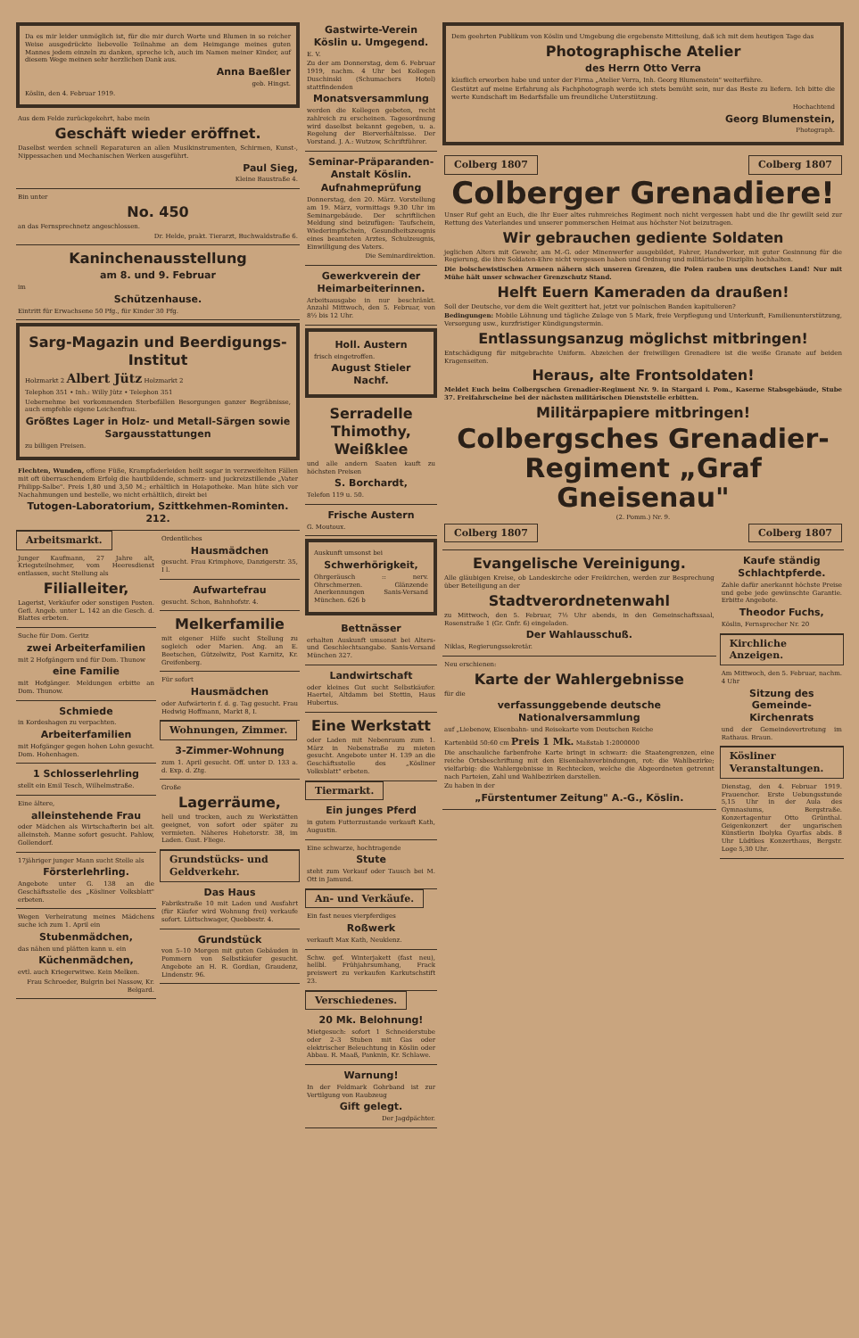Da es mir leider unmöglich ist, für die mir durch Worte und Blumen in so reicher Weise ausgedrückte liebevolle Teilnahme an dem Heimgange meines guten Mannes jedem einzeln zu danken, spreche ich, auch im Namen meiner Kinder, auf diesem Wege meinen sehr herzlichen Dank aus.
Anna Baeßler
geb. Hingst.
Köslin, den 4. Februar 1919.
Aus dem Felde zurückgekehrt, habe mein
Geschäft wieder eröffnet.
Daselbst werden schnell Reparaturen an allen Musikinstrumenten, Schirmen, Kunst-, Nippessachen und Mechanischen Werken ausgeführt.
Paul Sieg,
Kleine Baustraße 4.
Bin unter
No. 450
an das Fernsprechnetz angeschlossen.
Dr. Helde, prakt. Tierarzt, Buchwaldstraße 6.
Kaninchenausstellung
am 8. und 9. Februar
im
Schützenhause.
Eintritt für Erwachsene 50 Pfg., für Kinder 30 Pfg.
Sarg-Magazin und Beerdigungs-Institut
Holzmarkt 2 Albert Jütz Holzmarkt 2
Telephon 351 • Inh.: Willy Jütz • Telephon 351
Uebernehme bei vorkommenden Sterbefällen Besorgungen ganzer Begräbnisse, auch empfehle eigene Leichenfrau.
Größtes Lager in Holz- und Metall-Särgen sowie Sargausstattungen
zu billigen Preisen.
Flechten, Wunden, offene Füße, Krampfaderleiden heilt sogar in verzweifelten Fällen mit oft überraschendem Erfolg die hautbildende, schmerz- und juckreizstillende „Vater Philipp-Salbe". Preis 1,80 und 3,50 M.; erhältlich in Hoiapotheke. Man hüte sich vor Nachahmungen und bestelle, wo nicht erhältlich, direkt bei
Tutogen-Laboratorium, Szittkehmen-Rominten. 212.
Arbeitsmarkt.
Junger Kaufmann, 27 Jahre alt, Kriegsteilnehmer, vom Heeresdienst entlassen, sucht Stellung als
Filialleiter,
Lagerist, Verkäufer oder sonstigen Posten. Gefl. Angeb. unter L. 142 an die Gesch. d. Blattes erbeten.
Suche für Dom. Geritz
zwei Arbeiterfamilien
mit 2 Hofgängern und für Dom. Thunow
eine Familie
mit Hofgänger. Meldungen erbitte an Dom. Thunow.
Schmiede
in Kordeshagen zu verpachten.
Arbeiterfamilien
mit Hofgänger gegen hohen Lohn gesucht. Dom. Hohenhagen.
1 Schlosserlehrling
stellt ein Emil Tesch, Wilhelmstraße.
Eine ältere,
alleinstehende Frau
oder Mädchen als Wirtschafterin bei alt. alleinsteh. Manne sofort gesucht. Pahlow, Gollendorf.
17jähriger junger Mann sucht Stelle als
Försterlehrling.
Angebote unter G. 138 an die Geschäftsstelle des „Kösliner Volksblatt" erbeten.
Wegen Verheiratung meines Mädchens suche ich zum 1. April ein
Stubenmädchen,
das nähen und plätten kann u. ein
Küchenmädchen,
evtl. auch Kriegerwitwe. Kein Melken.
Frau Schroeder, Bulgrin bei Nassow, Kr. Belgard.
Ordentliches
Hausmädchen
gesucht. Frau Krimphove, Danzigerstr. 35, I l.
Aufwartefrau
gesucht. Schon, Bahnhofstr. 4.
Melkerfamilie
mit eigener Hilfe sucht Stellung zu sogleich oder Marien. Ang. an E. Beetschen, Gützelwitz, Post Karnitz, Kr. Greifenberg.
Für sofort
Hausmädchen
oder Aufwärterin f. d. g. Tag gesucht. Frau Hedwig Hoffmann, Markt 8, I.
Wohnungen, Zimmer.
3-Zimmer-Wohnung
zum 1. April gesucht. Off. unter D. 133 a. d. Exp. d. Ztg.
Große
Lagerräume,
hell und trocken, auch zu Werkstätten geeignet, von sofort oder später zu vermieten. Näheres Hohetorstr. 38, im Laden. Gust. Fliege.
Grundstücks- und Geldverkehr.
Das Haus
Fabrikstraße 10 mit Laden und Ausfahrt (für Käufer wird Wohnung frei) verkaufe sofort. Lüttschwager, Quebbestr. 4.
Grundstück
von 5–10 Morgen mit guten Gebäuden in Pommern von Selbstkäufer gesucht. Angebote an H. R. Gordian, Graudenz, Lindenstr. 96.
Gastwirte-Verein Köslin u. Umgegend.
E. V.
Zu der am Donnerstag, dem 6. Februar 1919, nachm. 4 Uhr bei Kollegen Duschinski (Schumachers Hotel) stattfindenden
Monatsversammlung
werden die Kollegen gebeten, recht zahlreich zu erscheinen. Tagesordnung wird daselbst bekannt gegeben, u. a. Regelung der Bierverhältnisse. Der Vorstand. J. A.: Wutzow, Schriftführer.
Seminar-Präparanden-Anstalt Köslin.
Aufnahmeprüfung
Donnerstag, den 20. März. Vorstellung am 19. März, vormittags 9.30 Uhr im Seminargebäude. Der schriftlichen Meldung sind beizufügen: Taufschein, Wiederimpfschein, Gesundheitszeugnis eines beamteten Arztes, Schulzeugnis, Einwilligung des Vaters.
Die Seminardirektion.
Gewerkverein der Heimarbeiterinnen.
Arbeitsausgabe in nur beschränkt. Anzahl Mittwoch, den 5. Februar, von 8½ bis 12 Uhr.
Holl. Austern
frisch eingetroffen.
August Stieler Nachf.
Serradelle Thimothy, Weißklee
und alle andern Saaten kauft zu höchsten Preisen
S. Borchardt,
Telefon 119 u. 50.
Frische Austern
G. Moutoux.
Auskunft umsonst bei
Schwerhörigkeit,
Ohrgeräusch :: nerv. Ohrschmerzen. Glänzende Anerkennungen Sanis-Versand München. 626 b
Bettnässer
erhalten Auskunft umsonst bei Alters- und Geschlechtsangabe. Sanis-Versand München 327.
Landwirtschaft
oder kleines Gut sucht Selbstkäufer. Haertel, Altdamm bei Stettin, Haus Hubertus.
Eine Werkstatt
oder Laden mit Nebenraum zum 1. März in Nebenstraße zu mieten gesucht. Angebote unter H. 139 an die Geschäftsstelle des „Kösliner Volksblatt" erbeten.
Tiermarkt.
Ein junges Pferd
in gutem Futterzustande verkauft Kath, Augustin.
Eine schwarze, hochtragende
Stute
steht zum Verkauf oder Tausch bei M. Ott in Jamund.
An- und Verkäufe.
Ein fast neues vierpferdiges
Roßwerk
verkauft Max Kath, Neuklenz.
Schw. gef. Winterjakett (fast neu), hellbl. Frühjahrsumhang, Frack preiswert zu verkaufen Karkutschstift 23.
Verschiedenes.
20 Mk. Belohnung!
Mietgesuch: sofort 1 Schneiderstube oder 2–3 Stuben mit Gas oder elektrischer Beleuchtung in Köslin oder Abbau. R. Maaß, Panknin, Kr. Schlawe.
Warnung!
In der Feldmark Gohrband ist zur Vertilgung von Raubzeug
Gift gelegt.
Der Jagdpächter.
Dem geehrten Publikum von Köslin und Umgebung die ergebenste Mitteilung, daß ich mit dem heutigen Tage das
Photographische Atelier
des Herrn Otto Verra
käuflich erworben habe und unter der Firma „Atelier Verra, Inh. Georg Blumenstein" weiterführe.
Gestützt auf meine Erfahrung als Fachphotograph werde ich stets bemüht sein, nur das Beste zu liefern. Ich bitte die werte Kundschaft im Bedarfsfalle um freundliche Unterstützung.
Hochachtend
Georg Blumenstein,
Photograph.
Colberg 1807 Colberg 1807
Colberger Grenadiere!
Unser Ruf geht an Euch, die Ihr Euer altes ruhmreiches Regiment noch nicht vergessen habt und die Ihr gewillt seid zur Rettung des Vaterlandes und unserer pommerschen Heimat aus höchster Not beizutragen.
Wir gebrauchen gediente Soldaten
jeglichen Alters mit Gewehr, am M.-G. oder Minenwerfer ausgebildet, Fahrer, Handwerker, mit guter Gesinnung für die Regierung, die ihre Soldaten-Ehre nicht vergessen haben und Ordnung und militärische Disziplin hochhalten.
Die bolschewistischen Armeen nähern sich unseren Grenzen, die Polen rauben uns deutsches Land! Nur mit Mühe hält unser schwacher Grenzschutz Stand.
Helft Euern Kameraden da draußen!
Soll der Deutsche, vor dem die Welt gezittert hat, jetzt vor polnischen Banden kapitulieren?
Bedingungen: Mobile Löhnung und tägliche Zulage von 5 Mark, freie Verpflegung und Unterkunft, Familienunterstützung, Versorgung usw., kurzfristiger Kündigungstermin.
Entlassungsanzug möglichst mitbringen!
Entschädigung für mitgebrachte Uniform. Abzeichen der freiwilligen Grenadiere ist die weiße Granate auf beiden Kragenseiten.
Heraus, alte Frontsoldaten!
Meldet Euch beim Colbergschen Grenadier-Regiment Nr. 9. in Stargard i. Pom., Kaserne Stabsgebäude, Stube 37. Freifahrscheine bei der nächsten militärischen Dienststelle erbitten.
Militärpapiere mitbringen!
Colbergsches Grenadier-Regiment „Graf Gneisenau"
(2. Pomm.) Nr. 9.
Colberg 1807 Colberg 1807
Evangelische Vereinigung.
Alle gläubigen Kreise, ob Landeskirche oder Freikirchen, werden zur Besprechung über Beteiligung an der
Stadtverordnetenwahl
zu Mittwoch, den 5. Februar, 7½ Uhr abends, in den Gemeinschaftssaal, Rosenstraße 1 (Gr. Gnfr. 6) eingeladen.
Der Wahlausschuß.
Niklas, Regierungssekretär.
Neu erschienen:
Karte der Wahlergebnisse
für die
verfassunggebende deutsche Nationalversammlung
auf „Liebenow, Eisenbahn- und Reisekarte vom Deutschen Reiche
Kartenbild 50:60 cm Preis 1 Mk. Maßstab 1:2000000
Die anschauliche farbenfrohe Karte bringt in schwarz: die Staatengrenzen, eine reiche Ortsbeschriftung mit den Eisenbahnverbindungen, rot: die Wahlbezirke; vielfarbig: die Wahlergebnisse in Rechtecken, welche die Abgeordneten getrennt nach Parteien, Zahl und Wahlbezirken darstellen.
Zu haben in der
„Fürstentumer Zeitung" A.-G., Köslin.
Kaufe ständig Schlachtpferde.
Zahle dafür anerkannt höchste Preise und gebe jede gewünschte Garantie. Erbitte Angebote.
Theodor Fuchs,
Köslin, Fernsprecher Nr. 20
Kirchliche Anzeigen.
Am Mittwoch, den 5. Februar, nachm. 4 Uhr
Sitzung des Gemeinde-Kirchenrats
und der Gemeindevertretung im Rathaus. Braun.
Kösliner Veranstaltungen.
Dienstag, den 4. Februar 1919. Frauenchor. Erste Uebungsstunde 5,15 Uhr in der Aula des Gymnasiums, Bergstraße. Konzertagentur Otto Grünthal. Geigenkonzert der ungarischen Künstlerin Ibolyka Gyarfas abds. 8 Uhr Lüdtkes Konzerthaus, Bergstr. Loge 5,30 Uhr.